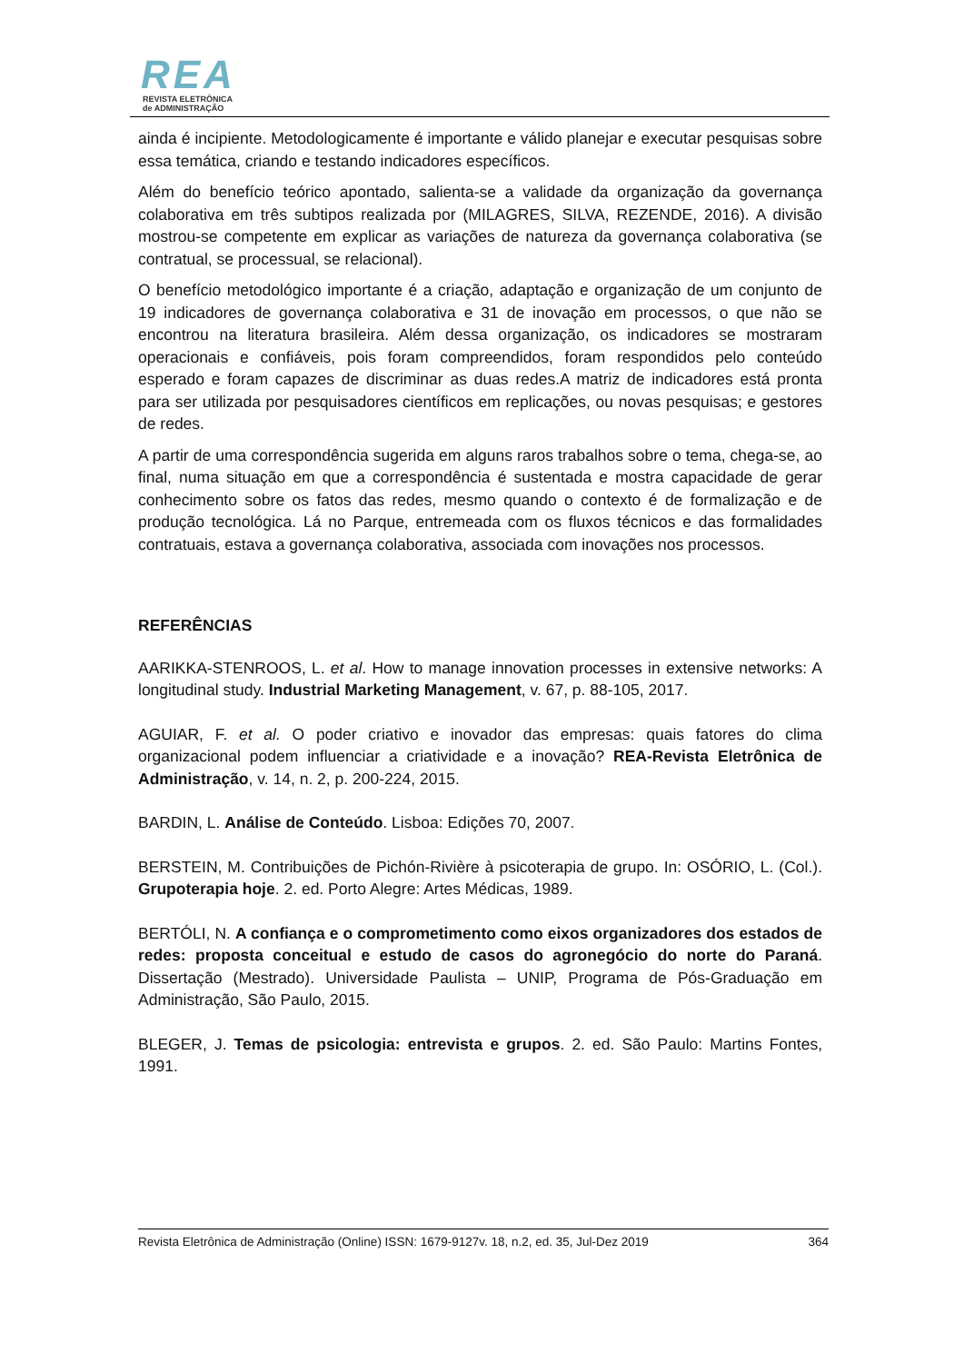REA
REVISTA ELETRÔNICA
de ADMINISTRAÇÃO
ainda é incipiente. Metodologicamente é importante e válido planejar e executar pesquisas sobre essa temática, criando e testando indicadores específicos.
Além do benefício teórico apontado, salienta-se a validade da organização da governança colaborativa em três subtipos realizada por (MILAGRES, SILVA, REZENDE, 2016). A divisão mostrou-se competente em explicar as variações de natureza da governança colaborativa (se contratual, se processual, se relacional).
O benefício metodológico importante é a criação, adaptação e organização de um conjunto de 19 indicadores de governança colaborativa e 31 de inovação em processos, o que não se encontrou na literatura brasileira. Além dessa organização, os indicadores se mostraram operacionais e confiáveis, pois foram compreendidos, foram respondidos pelo conteúdo esperado e foram capazes de discriminar as duas redes.A matriz de indicadores está pronta para ser utilizada por pesquisadores científicos em replicações, ou novas pesquisas; e gestores de redes.
A partir de uma correspondência sugerida em alguns raros trabalhos sobre o tema, chega-se, ao final, numa situação em que a correspondência é sustentada e mostra capacidade de gerar conhecimento sobre os fatos das redes, mesmo quando o contexto é de formalização e de produção tecnológica. Lá no Parque, entremeada com os fluxos técnicos e das formalidades contratuais, estava a governança colaborativa, associada com inovações nos processos.
REFERÊNCIAS
AARIKKA-STENROOS, L. et al. How to manage innovation processes in extensive networks: A longitudinal study. Industrial Marketing Management, v. 67, p. 88-105, 2017.
AGUIAR, F. et al. O poder criativo e inovador das empresas: quais fatores do clima organizacional podem influenciar a criatividade e a inovação? REA-Revista Eletrônica de Administração, v. 14, n. 2, p. 200-224, 2015.
BARDIN, L. Análise de Conteúdo. Lisboa: Edições 70, 2007.
BERSTEIN, M. Contribuições de Pichón-Rivière à psicoterapia de grupo. In: OSÓRIO, L. (Col.). Grupoterapia hoje. 2. ed. Porto Alegre: Artes Médicas, 1989.
BERTÓLI, N. A confiança e o comprometimento como eixos organizadores dos estados de redes: proposta conceitual e estudo de casos do agronegócio do norte do Paraná. Dissertação (Mestrado). Universidade Paulista – UNIP, Programa de Pós-Graduação em Administração, São Paulo, 2015.
BLEGER, J. Temas de psicologia: entrevista e grupos. 2. ed. São Paulo: Martins Fontes, 1991.
Revista Eletrônica de Administração (Online) ISSN: 1679-9127v. 18, n.2, ed. 35, Jul-Dez 2019 364